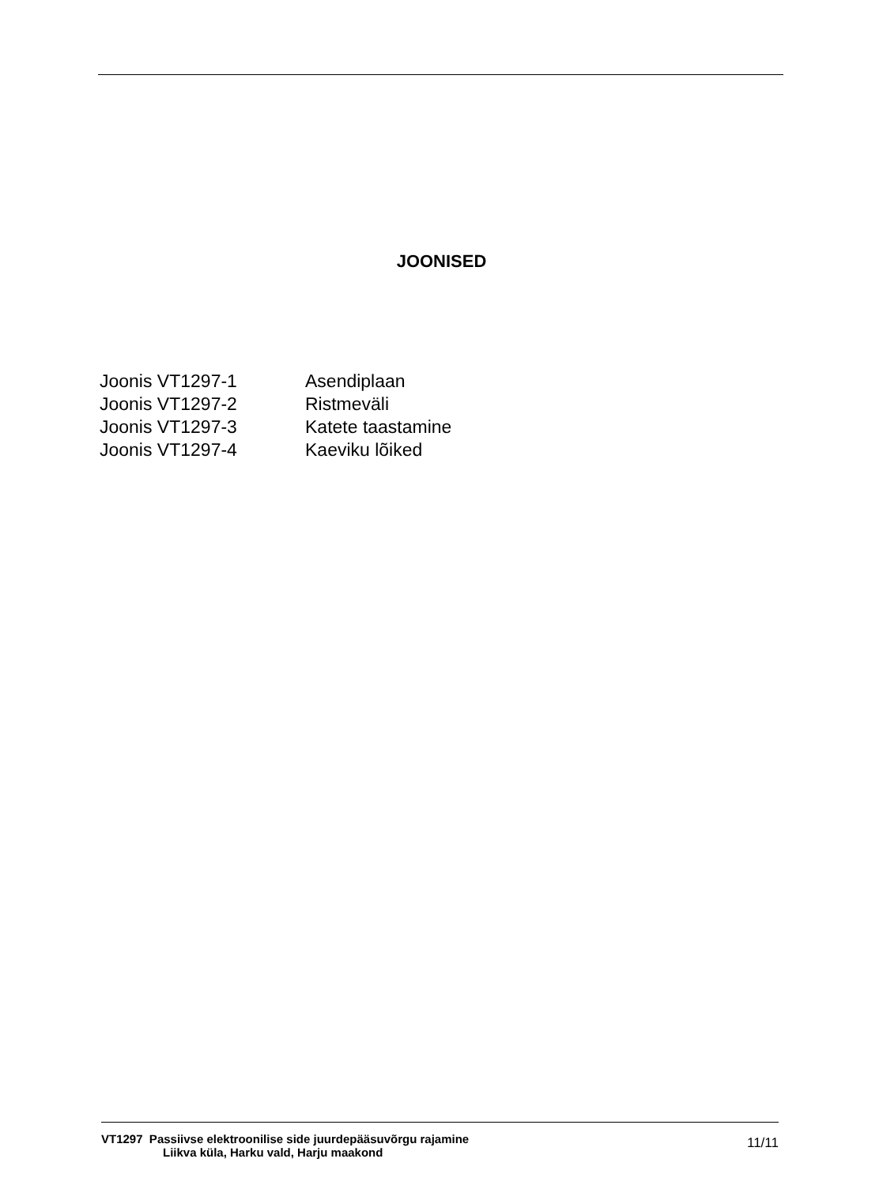JOONISED
| Joonis VT1297-1 | Asendiplaan |
| Joonis VT1297-2 | Ristmeväli |
| Joonis VT1297-3 | Katete taastamine |
| Joonis VT1297-4 | Kaeviku lõiked |
VT1297 Passiivse elektroonilise side juurdepääsuvõrgu rajamine
Liikva küla, Harku vald, Harju maakond
11/11